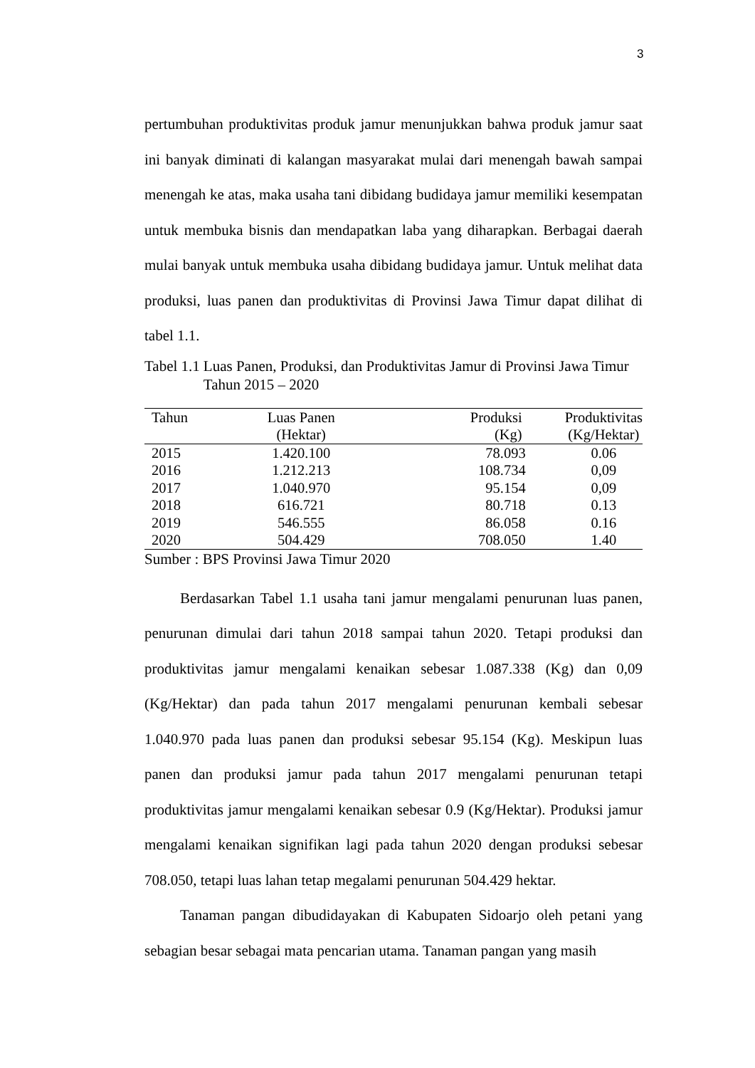3
pertumbuhan produktivitas produk jamur menunjukkan bahwa produk jamur saat ini banyak diminati di kalangan masyarakat mulai dari menengah bawah sampai menengah ke atas, maka usaha tani dibidang budidaya jamur memiliki kesempatan untuk membuka bisnis dan mendapatkan laba yang diharapkan. Berbagai daerah mulai banyak untuk membuka usaha dibidang budidaya jamur. Untuk melihat data produksi, luas panen dan produktivitas di Provinsi Jawa Timur dapat dilihat di tabel 1.1.
Tabel 1.1 Luas Panen, Produksi, dan Produktivitas Jamur di Provinsi Jawa Timur Tahun 2015 – 2020
| Tahun | Luas Panen (Hektar) | Produksi (Kg) | Produktivitas (Kg/Hektar) |
| --- | --- | --- | --- |
| 2015 | 1.420.100 | 78.093 | 0.06 |
| 2016 | 1.212.213 | 108.734 | 0,09 |
| 2017 | 1.040.970 | 95.154 | 0,09 |
| 2018 | 616.721 | 80.718 | 0.13 |
| 2019 | 546.555 | 86.058 | 0.16 |
| 2020 | 504.429 | 708.050 | 1.40 |
Sumber : BPS Provinsi Jawa Timur 2020
Berdasarkan Tabel 1.1 usaha tani jamur mengalami penurunan luas panen, penurunan dimulai dari tahun 2018 sampai tahun 2020. Tetapi produksi dan produktivitas jamur mengalami kenaikan sebesar 1.087.338 (Kg) dan 0,09 (Kg/Hektar) dan pada tahun 2017 mengalami penurunan kembali sebesar 1.040.970 pada luas panen dan produksi sebesar 95.154 (Kg). Meskipun luas panen dan produksi jamur pada tahun 2017 mengalami penurunan tetapi produktivitas jamur mengalami kenaikan sebesar 0.9 (Kg/Hektar). Produksi jamur mengalami kenaikan signifikan lagi pada tahun 2020 dengan produksi sebesar 708.050, tetapi luas lahan tetap megalami penurunan 504.429 hektar.
Tanaman pangan dibudidayakan di Kabupaten Sidoarjo oleh petani yang sebagian besar sebagai mata pencarian utama. Tanaman pangan yang masih